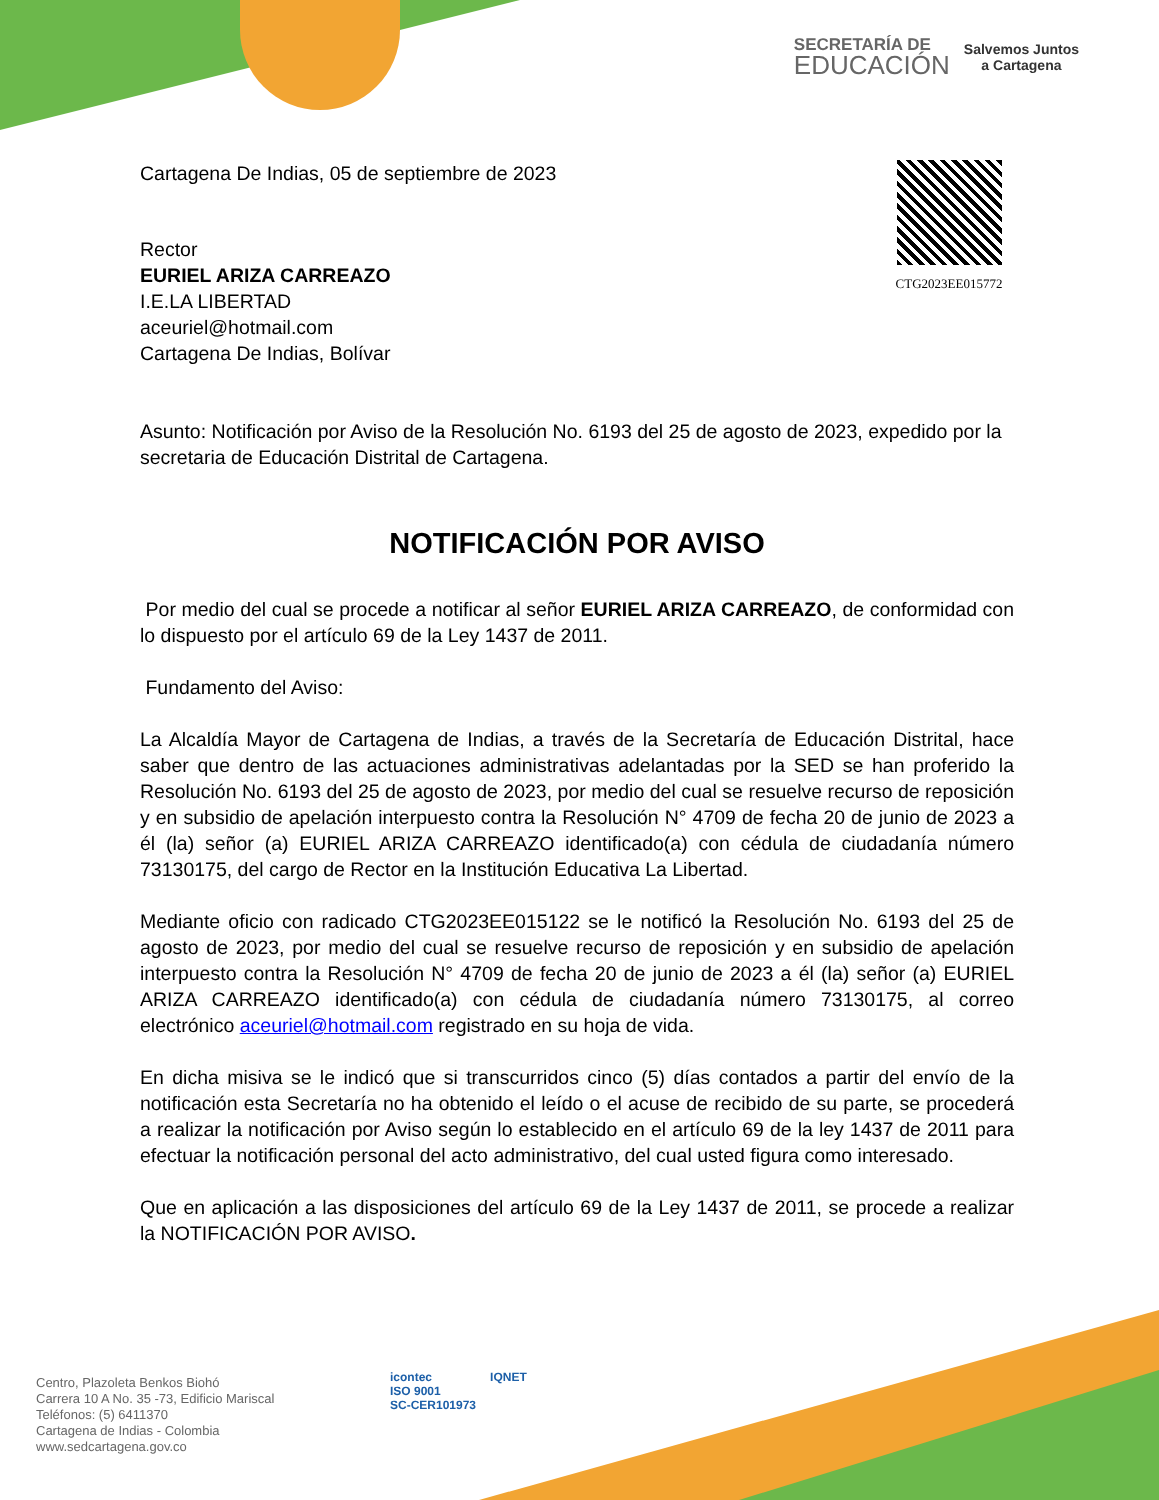SECRETARÍA DE
EDUCACIÓN
Salvemos Juntos
a Cartagena
CTG2023EE015772
Cartagena De Indias, 05 de septiembre de 2023
Rector
EURIEL ARIZA CARREAZO
I.E.LA LIBERTAD
aceuriel@hotmail.com
Cartagena De Indias, Bolívar
Asunto: Notificación por Aviso de la Resolución No. 6193 del 25 de agosto de 2023, expedido por la secretaria de Educación Distrital de Cartagena.
NOTIFICACIÓN POR AVISO
Por medio del cual se procede a notificar al señor EURIEL ARIZA CARREAZO, de conformidad con lo dispuesto por el artículo 69 de la Ley 1437 de 2011.
Fundamento del Aviso:
La Alcaldía Mayor de Cartagena de Indias, a través de la Secretaría de Educación Distrital, hace saber que dentro de las actuaciones administrativas adelantadas por la SED se han proferido la Resolución No. 6193 del 25 de agosto de 2023, por medio del cual se resuelve recurso de reposición y en subsidio de apelación interpuesto contra la Resolución N° 4709 de fecha 20 de junio de 2023 a él (la) señor (a) EURIEL ARIZA CARREAZO identificado(a) con cédula de ciudadanía número 73130175, del cargo de Rector en la Institución Educativa La Libertad.
Mediante oficio con radicado CTG2023EE015122 se le notificó la Resolución No. 6193 del 25 de agosto de 2023, por medio del cual se resuelve recurso de reposición y en subsidio de apelación interpuesto contra la Resolución N° 4709 de fecha 20 de junio de 2023 a él (la) señor (a) EURIEL ARIZA CARREAZO identificado(a) con cédula de ciudadanía número 73130175, al correo electrónico aceuriel@hotmail.com registrado en su hoja de vida.
En dicha misiva se le indicó que si transcurridos cinco (5) días contados a partir del envío de la notificación esta Secretaría no ha obtenido el leído o el acuse de recibido de su parte, se procederá a realizar la notificación por Aviso según lo establecido en el artículo 69 de la ley 1437 de 2011 para efectuar la notificación personal del acto administrativo, del cual usted figura como interesado.
Que en aplicación a las disposiciones del artículo 69 de la Ley 1437 de 2011, se procede a realizar la NOTIFICACIÓN POR AVISO.
Centro, Plazoleta Benkos Biohó
Carrera 10 A No. 35 -73, Edificio Mariscal
Teléfonos: (5) 6411370
Cartagena de Indias - Colombia
www.sedcartagena.gov.co
icontec
ISO 9001
SC-CER101973
IQNET